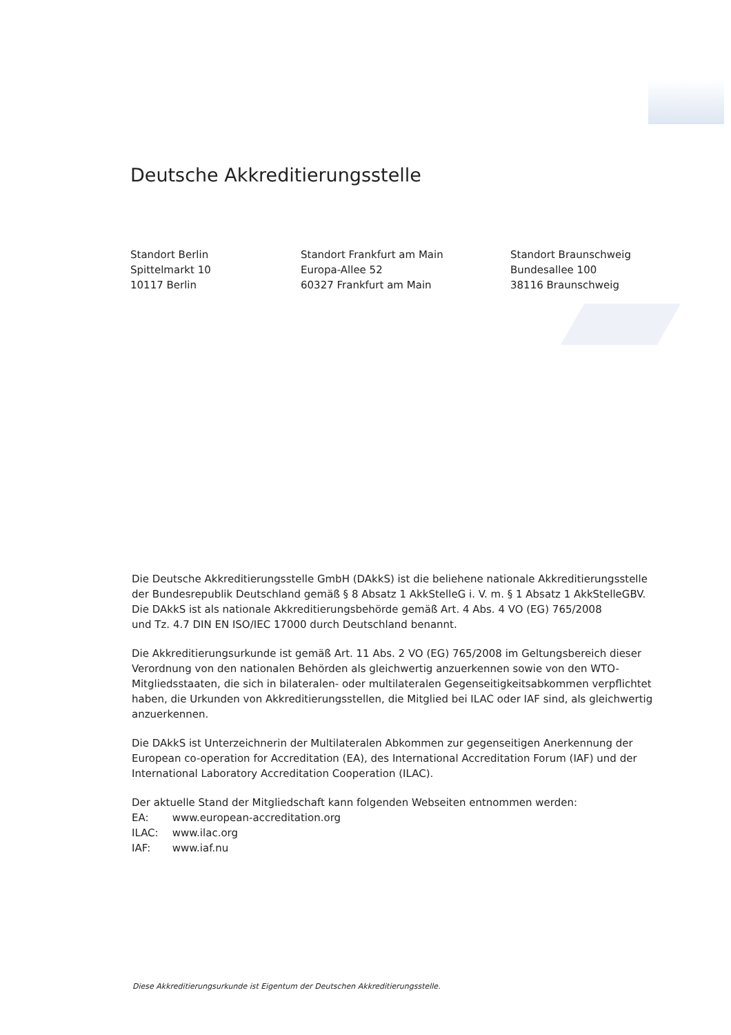Deutsche Akkreditierungsstelle
Standort Berlin
Spittelmarkt 10
10117 Berlin
Standort Frankfurt am Main
Europa-Allee 52
60327 Frankfurt am Main
Standort Braunschweig
Bundesallee 100
38116 Braunschweig
Die Deutsche Akkreditierungsstelle GmbH (DAkkS) ist die beliehene nationale Akkreditierungsstelle der Bundesrepublik Deutschland gemäß § 8 Absatz 1 AkkStelleG i. V. m. § 1 Absatz 1 AkkStelleGBV.
Die DAkkS ist als nationale Akkreditierungsbehörde gemäß Art. 4 Abs. 4 VO (EG) 765/2008
und Tz. 4.7 DIN EN ISO/IEC 17000 durch Deutschland benannt.
Die Akkreditierungsurkunde ist gemäß Art. 11 Abs. 2 VO (EG) 765/2008 im Geltungsbereich dieser Verordnung von den nationalen Behörden als gleichwertig anzuerkennen sowie von den WTO-Mitgliedsstaaten, die sich in bilateralen- oder multilateralen Gegenseitigkeitsabkommen verpflichtet haben, die Urkunden von Akkreditierungsstellen, die Mitglied bei ILAC oder IAF sind, als gleichwertig anzuerkennen.
Die DAkkS ist Unterzeichnerin der Multilateralen Abkommen zur gegenseitigen Anerkennung der European co-operation for Accreditation (EA), des International Accreditation Forum (IAF) und der International Laboratory Accreditation Cooperation (ILAC).
Der aktuelle Stand der Mitgliedschaft kann folgenden Webseiten entnommen werden:
| EA: | www.european-accreditation.org |
| ILAC: | www.ilac.org |
| IAF: | www.iaf.nu |
Diese Akkreditierungsurkunde ist Eigentum der Deutschen Akkreditierungsstelle.